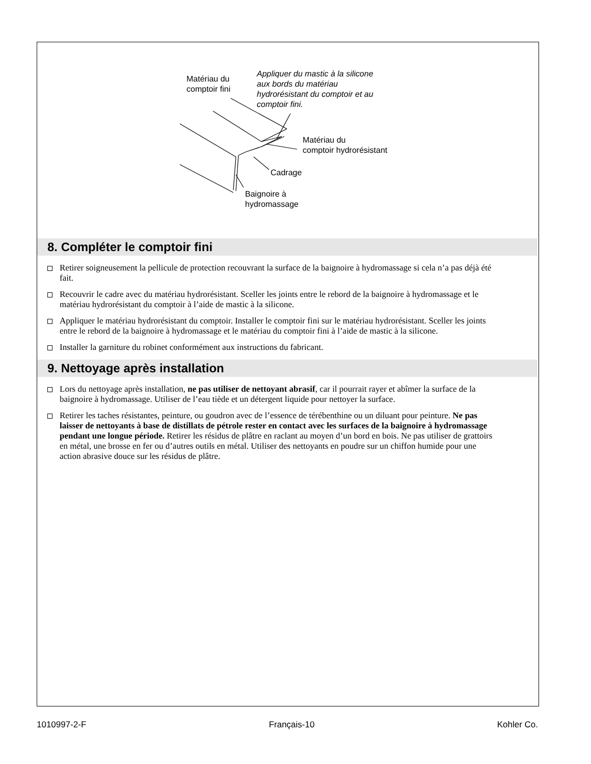Matériau du
comptoir fini
Appliquer du mastic à la silicone
aux bords du matériau
hydrorésistant du comptoir et au
comptoir fini.
Matériau du
comptoir hydrorésistant
Cadrage
Baignoire à
hydromassage
8. Compléter le comptoir fini
Retirer soigneusement la pellicule de protection recouvrant la surface de la baignoire à hydromassage si cela n’a pas déjà été fait.
Recouvrir le cadre avec du matériau hydrorésistant. Sceller les joints entre le rebord de la baignoire à hydromassage et le matériau hydrorésistant du comptoir à l’aide de mastic à la silicone.
Appliquer le matériau hydrorésistant du comptoir. Installer le comptoir fini sur le matériau hydrorésistant. Sceller les joints entre le rebord de la baignoire à hydromassage et le matériau du comptoir fini à l’aide de mastic à la silicone.
Installer la garniture du robinet conformément aux instructions du fabricant.
9. Nettoyage après installation
Lors du nettoyage après installation, ne pas utiliser de nettoyant abrasif, car il pourrait rayer et abîmer la surface de la baignoire à hydromassage. Utiliser de l’eau tiède et un détergent liquide pour nettoyer la surface.
Retirer les taches résistantes, peinture, ou goudron avec de l’essence de térébenthine ou un diluant pour peinture. Ne pas laisser de nettoyants à base de distillats de pétrole rester en contact avec les surfaces de la baignoire à hydromassage pendant une longue période. Retirer les résidus de plâtre en raclant au moyen d’un bord en bois. Ne pas utiliser de grattoirs en métal, une brosse en fer ou d’autres outils en métal. Utiliser des nettoyants en poudre sur un chiffon humide pour une action abrasive douce sur les résidus de plâtre.
1010997-2-F Français-10 Kohler Co.